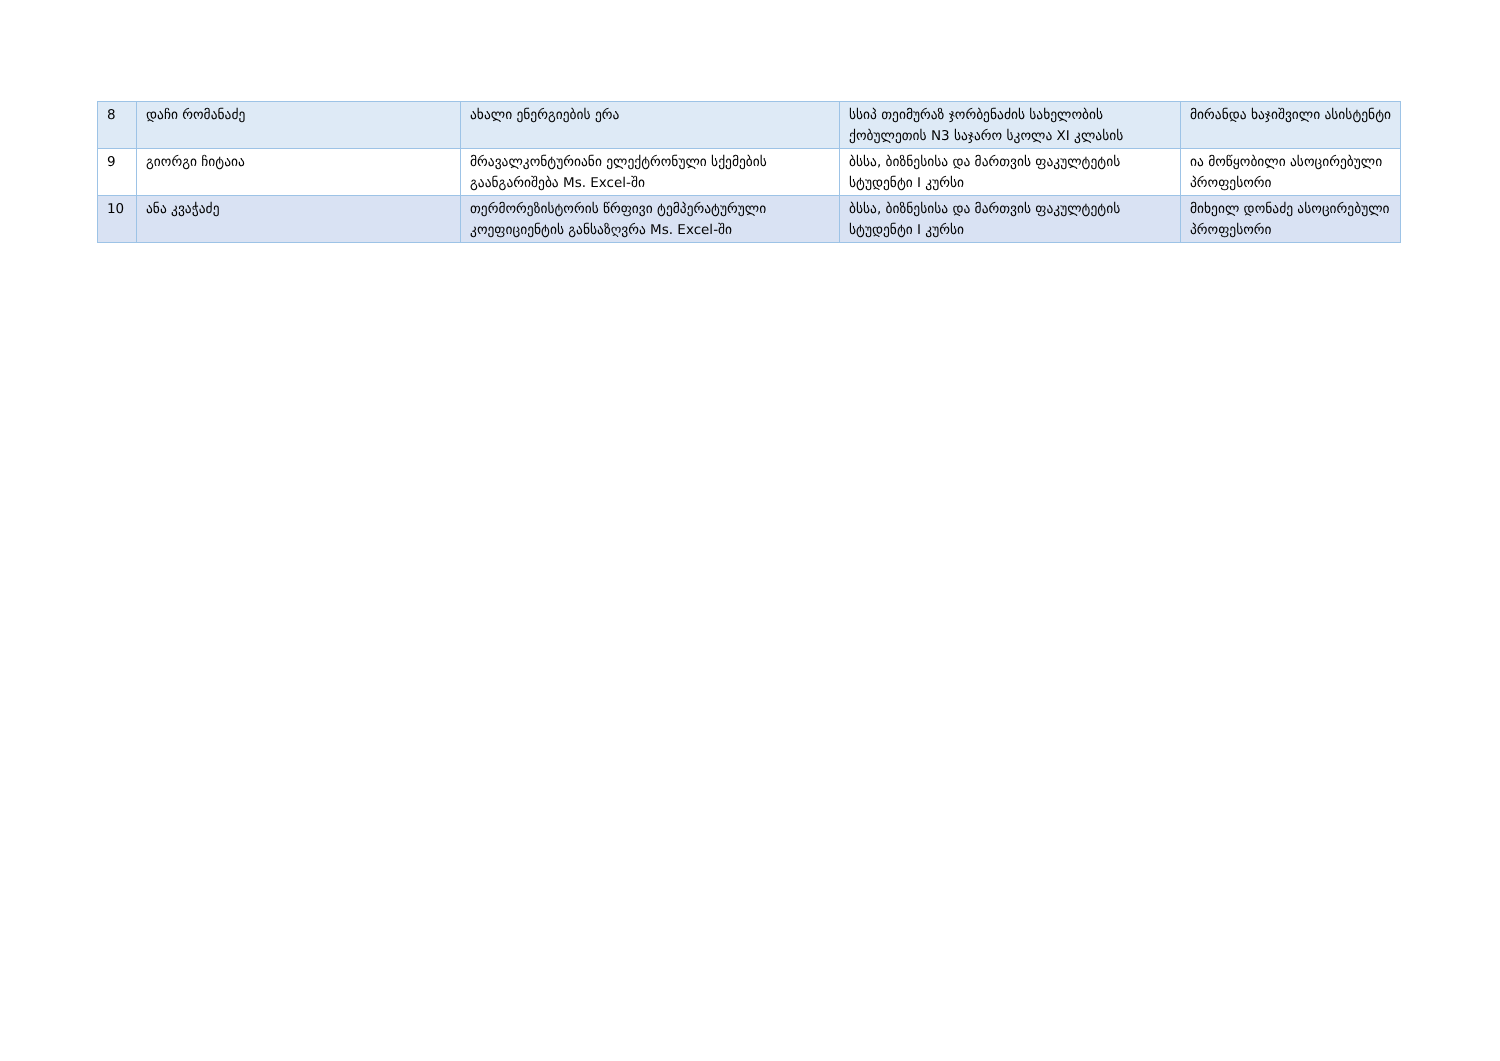| 8 | დაჩი რომანაძე | ახალი ენერგიების ერა | სსიპ თეიმურაზ ჯორბენაძის სახელობის ქობულეთის N3 საჯარო სკოლა XI კლასის | მირანდა ხაჯიშვილი ასისტენტი |
| 9 | გიორგი ჩიტაია | მრავალკონტურიანი ელექტრონული სქემების გაანგარიშება Ms. Excel-ში | ბსსა, ბიზნესისა და მართვის ფაკულტეტის სტუდენტი I კურსი | ია მოწყობილი ასოცირებული პროფესორი |
| 10 | ანა კვაჭაძე | თერმორეზისტორის წრფივი ტემპერატურული კოეფიციენტის განსაზღვრა Ms. Excel-ში | ბსსა, ბიზნესისა და მართვის ფაკულტეტის სტუდენტი I კურსი | მიხეილ დონაძე ასოცირებული პროფესორი |